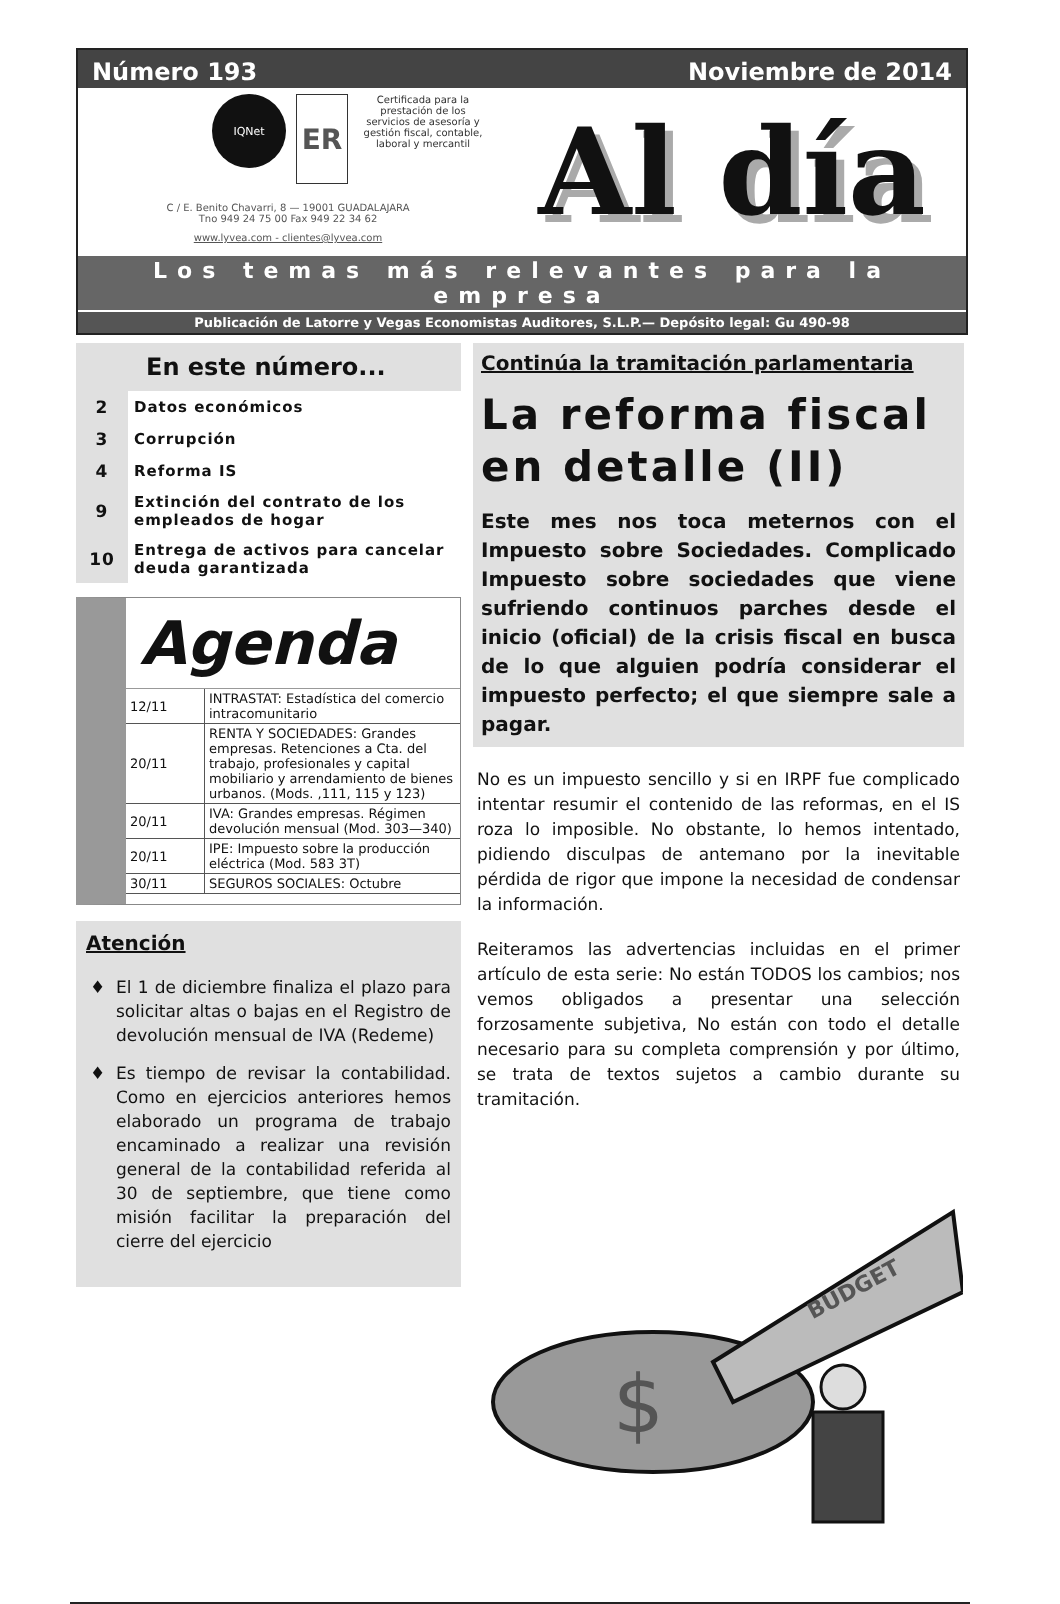Número 193 Noviembre de 2014
IQNet
ER
Certificada para la prestación de los servicios de asesoría y gestión fiscal, contable, laboral y mercantil
C / E. Benito Chavarri, 8 — 19001 GUADALAJARA
Tno 949 24 75 00 Fax 949 22 34 62
www.lyvea.com - clientes@lyvea.com
Al día
Los temas más relevantes para la empresa
Publicación de Latorre y Vegas Economistas Auditores, S.L.P.— Depósito legal: Gu 490-98
En este número...
| 2 | Datos económicos |
| 3 | Corrupción |
| 4 | Reforma IS |
| 9 | Extinción del contrato de los empleados de hogar |
| 10 | Entrega de activos para cancelar deuda garantizada |
Agenda
| 12/11 | INTRASTAT: Estadística del comercio intracomunitario |
| 20/11 | RENTA Y SOCIEDADES: Grandes empresas. Retenciones a Cta. del trabajo, profesionales y capital mobiliario y arrendamiento de bienes urbanos. (Mods. ,111, 115 y 123) |
| 20/11 | IVA: Grandes empresas. Régimen devolución mensual (Mod. 303—340) |
| 20/11 | IPE: Impuesto sobre la producción eléctrica (Mod. 583 3T) |
| 30/11 | SEGUROS SOCIALES: Octubre |
Atención
El 1 de diciembre finaliza el plazo para solicitar altas o bajas en el Registro de devolución mensual de IVA (Redeme)
Es tiempo de revisar la contabilidad. Como en ejercicios anteriores hemos elaborado un programa de trabajo encaminado a realizar una revisión general de la contabilidad referida al 30 de septiembre, que tiene como misión facilitar la preparación del cierre del ejercicio
Continúa la tramitación parlamentaria
La reforma fiscal en detalle (II)
Este mes nos toca meternos con el Impuesto sobre Sociedades. Complicado Impuesto sobre sociedades que viene sufriendo continuos parches desde el inicio (oficial) de la crisis fiscal en busca de lo que alguien podría considerar el impuesto perfecto; el que siempre sale a pagar.
No es un impuesto sencillo y si en IRPF fue complicado intentar resumir el contenido de las reformas, en el IS roza lo imposible. No obstante, lo hemos intentado, pidiendo disculpas de antemano por la inevitable pérdida de rigor que impone la necesidad de condensar la información.
Reiteramos las advertencias incluidas en el primer artículo de esta serie: No están TODOS los cambios; nos vemos obligados a presentar una selección forzosamente subjetiva, No están con todo el detalle necesario para su completa comprensión y por último, se trata de textos sujetos a cambio durante su tramitación.
$
BUDGET